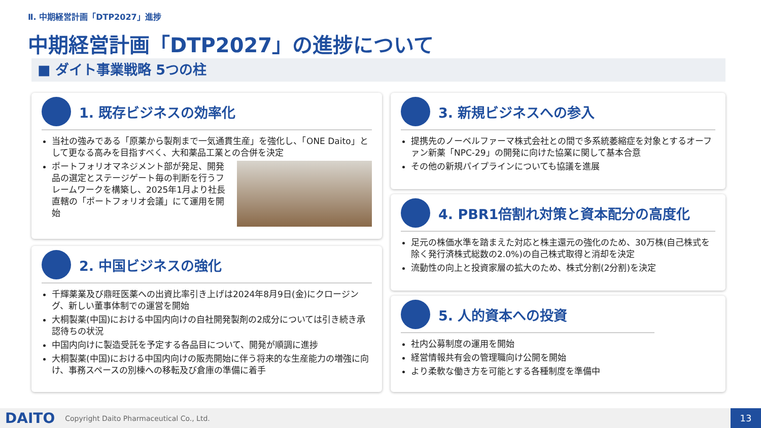Ⅱ. 中期経営計画「DTP2027」進捗
中期経営計画「DTP2027」の進捗について
■ ダイト事業戦略 5つの柱
1. 既存ビジネスの効率化
当社の強みである「原薬から製剤まで一気通貫生産」を強化し、「ONE Daito」として更なる高みを目指すべく、大和薬品工業との合併を決定
ポートフォリオマネジメント部が発足、開発品の選定とステージゲート毎の判断を行うフレームワークを構築し、2025年1月より社長直轄の「ポートフォリオ会議」にて運用を開始
2. 中国ビジネスの強化
千輝薬業及び鼎旺医薬への出資比率引き上げは2024年8月9日(金)にクロージング、新しい董事体制での運営を開始
大桐製薬(中国)における中国内向けの自社開発製剤の2成分については引き続き承認待ちの状況
中国内向けに製造受託を予定する各品目について、開発が順調に進捗
大桐製薬(中国)における中国内向けの販売開始に伴う将来的な生産能力の増強に向け、事務スペースの別棟への移転及び倉庫の準備に着手
3. 新規ビジネスへの参入
提携先のノーベルファーマ株式会社との間で多系統萎縮症を対象とするオーファン新薬「NPC-29」の開発に向けた協業に関して基本合意
その他の新規パイプラインについても協議を進展
4. PBR1倍割れ対策と資本配分の高度化
足元の株価水準を踏まえた対応と株主還元の強化のため、30万株(自己株式を除く発行済株式総数の2.0%)の自己株式取得と消却を決定
流動性の向上と投資家層の拡大のため、株式分割(2分割)を決定
5. 人的資本への投資
社内公募制度の運用を開始
経営情報共有会の管理職向け公開を開始
より柔軟な働き方を可能とする各種制度を準備中
DAITO Copyright Daito Pharmaceutical Co., Ltd.
13